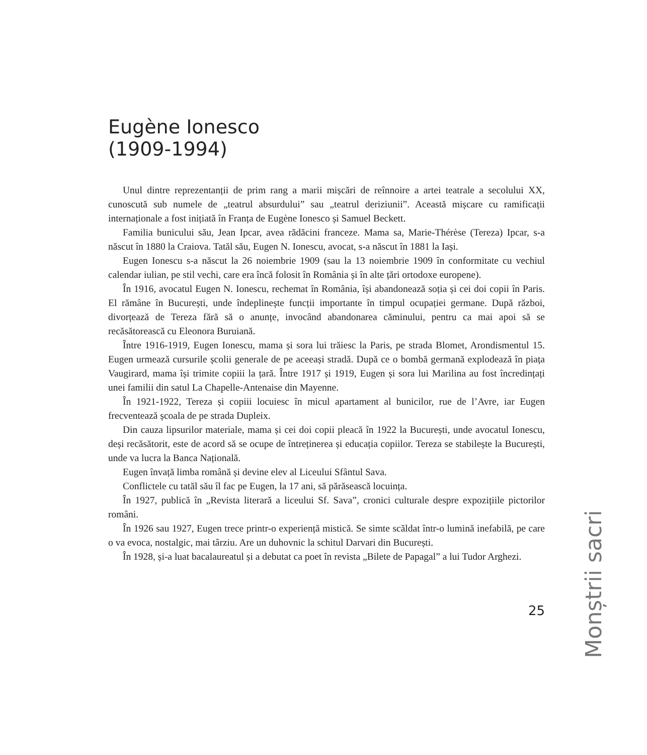Eugène Ionesco
(1909-1994)
Unul dintre reprezentanții de prim rang a marii mișcări de reînnoire a artei teatrale a secolului XX, cunoscută sub numele de „teatrul absurdului” sau „teatrul deriziunii”. Această mișcare cu ramificații internaționale a fost inițiată în Franța de Eugène Ionesco și Samuel Beckett.
Familia bunicului său, Jean Ipcar, avea rădăcini franceze. Mama sa, Marie-Thérèse (Tereza) Ipcar, s-a născut în 1880 la Craiova. Tatăl său, Eugen N. Ionescu, avocat, s-a născut în 1881 la Iași.
Eugen Ionescu s-a născut la 26 noiembrie 1909 (sau la 13 noiembrie 1909 în conformitate cu vechiul calendar iulian, pe stil vechi, care era încă folosit în România și în alte țări ortodoxe europene).
În 1916, avocatul Eugen N. Ionescu, rechemat în România, își abandonează soția și cei doi copii în Paris. El rămâne în București, unde îndeplinește funcții importante în timpul ocupației germane. După război, divorțează de Tereza fără să o anunțe, invocând abandonarea căminului, pentru ca mai apoi să se recăsătorească cu Eleonora Buruiană.
Între 1916-1919, Eugen Ionescu, mama și sora lui trăiesc la Paris, pe strada Blomet, Arondismentul 15. Eugen urmează cursurile școlii generale de pe aceeași stradă. După ce o bombă germană explodează în piața Vaugirard, mama își trimite copiii la țară. Între 1917 și 1919, Eugen și sora lui Marilina au fost încredințați unei familii din satul La Chapelle-Antenaise din Mayenne.
În 1921-1922, Tereza și copiii locuiesc în micul apartament al bunicilor, rue de l’Avre, iar Eugen frecventează școala de pe strada Dupleix.
Din cauza lipsurilor materiale, mama și cei doi copii pleacă în 1922 la București, unde avocatul Ionescu, deși recăsătorit, este de acord să se ocupe de întreținerea și educația copiilor. Tereza se stabilește la București, unde va lucra la Banca Națională.
Eugen învață limba română și devine elev al Liceului Sfântul Sava.
Conflictele cu tatăl său îl fac pe Eugen, la 17 ani, să părăsească locuința.
În 1927, publică în „Revista literară a liceului Sf. Sava”, cronici culturale despre expozițiile pictorilor români.
În 1926 sau 1927, Eugen trece printr-o experiență mistică. Se simte scăldat într-o lumină inefabilă, pe care o va evoca, nostalgic, mai târziu. Are un duhovnic la schitul Darvari din București.
În 1928, și-a luat bacalaureatul și a debutat ca poet în revista „Bilete de Papagal” a lui Tudor Arghezi.
25
Monștrii sacri